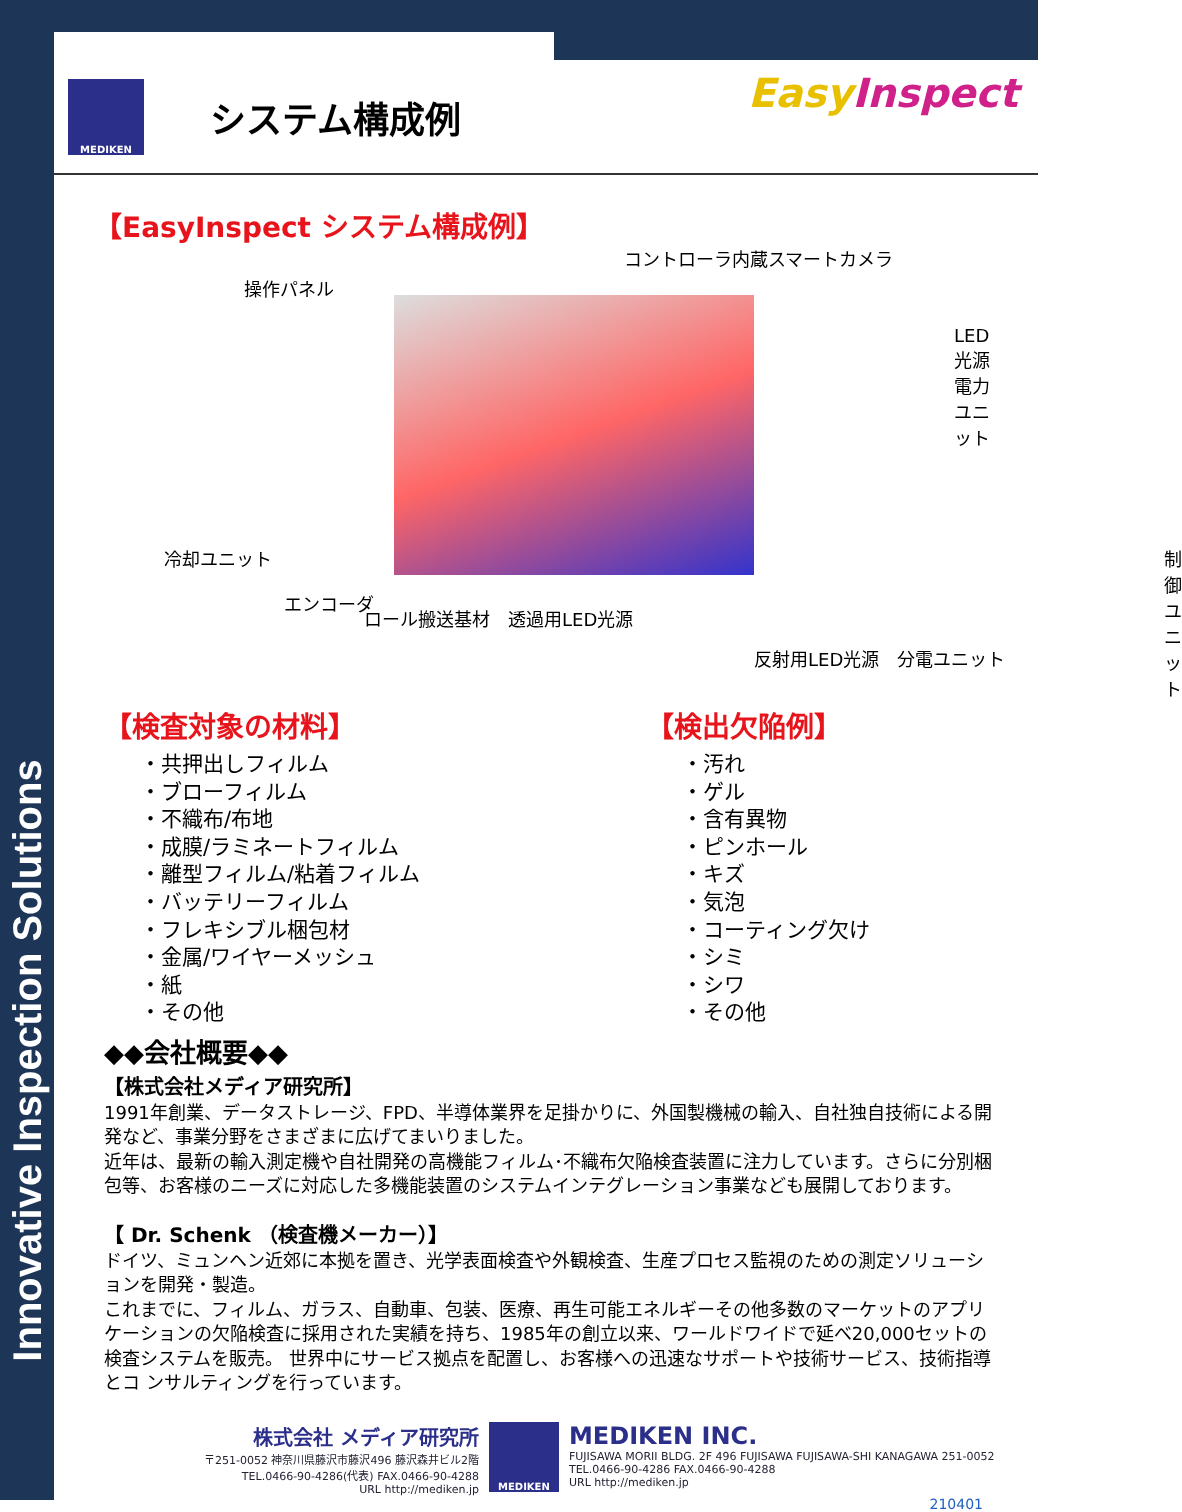Innovative Inspection Solutions
MEDIKEN
システム構成例
Easy Inspect
【EasyInspect システム構成例】
操作パネル
コントローラ内蔵スマートカメラ
LED光源電力ユニット
冷却ユニット 制御
ユニット
エンコーダ
ロール搬送基材　透過用LED光源
反射用LED光源　分電ユニット
【検査対象の材料】
・共押出しフィルム
・ブローフィルム
・不織布/布地
・成膜/ラミネートフィルム
・離型フィルム/粘着フィルム
・バッテリーフィルム
・フレキシブル梱包材
・金属/ワイヤーメッシュ
・紙
・その他
【検出欠陥例】
・汚れ
・ゲル
・含有異物
・ピンホール
・キズ
・気泡
・コーティング欠け
・シミ
・シワ
・その他
◆◆会社概要◆◆
【株式会社メディア研究所】
1991年創業、データストレージ、FPD、半導体業界を足掛かりに、外国製機械の輸入、自社独自技術による開発など、事業分野をさまざまに広げてまいりました。
近年は、最新の輸入測定機や自社開発の高機能フィルム･不織布欠陥検査装置に注力しています。さらに分別梱包等、お客様のニーズに対応した多機能装置のシステムインテグレーション事業なども展開しております。
【 Dr. Schenk （検査機メーカー）】
ドイツ、ミュンヘン近郊に本拠を置き、光学表面検査や外観検査、生産プロセス監視のための測定ソリューションを開発・製造。
これまでに、フィルム、ガラス、自動車、包装、医療、再生可能エネルギーその他多数のマーケットのアプリケーションの欠陥検査に採用された実績を持ち、1985年の創立以来、ワールドワイドで延べ20,000セットの検査システムを販売。 世界中にサービス拠点を配置し、お客様への迅速なサポートや技術サービス、技術指導とコ ンサルティングを行っています。
株式会社 メディア研究所
〒251-0052 神奈川県藤沢市藤沢496 藤沢森井ビル2階
TEL.0466-90-4286(代表) FAX.0466-90-4288
URL http://mediken.jp
MEDIKEN
MEDIKEN INC.
FUJISAWA MORII BLDG. 2F 496 FUJISAWA FUJISAWA-SHI KANAGAWA 251-0052
TEL.0466-90-4286 FAX.0466-90-4288
URL http://mediken.jp
210401